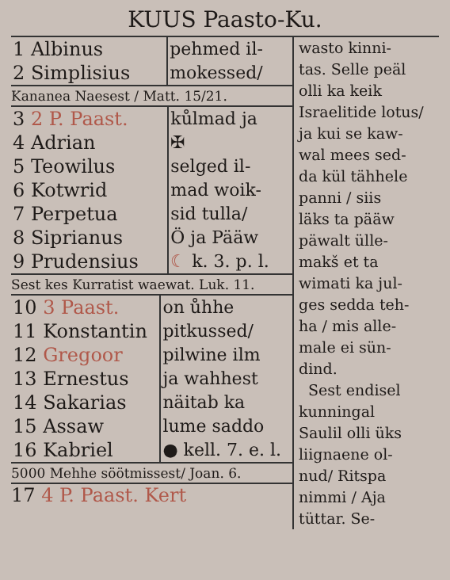KUUS Paasto-Ku.
| 1 Albinus 2 Simplisius | pehmed il- mokessed/ |
Kananea Naesest / Matt. 15/21.
| 3 2 P. Paast. 4 Adrian 5 Teowilus 6 Kotwrid 7 Perpetua 8 Siprianus 9 Prudensius | kůlmad ja ✠ selged il- mad woik- sid tulla/ Ö ja Pääw ☾ k. 3. p. l. |
Sest kes Kurratist waewat. Luk. 11.
| 10 3 Paast. 11 Konstantin 12 Gregoor 13 Ernestus 14 Sakarias 15 Assaw 16 Kabriel | on ůhhe pitkussed/ pilwine ilm ja wahhest näitab ka lume saddo ● kell. 7. e. l. |
5000 Mehhe söötmissest/ Joan. 6.
17 4 P. Paast. Kert
wasto kinni-
tas. Selle peäl
olli ka keik
Israelitide lotus/
ja kui se kaw-
wal mees sed-
da kül tähhele
panni / siis
läks ta pääw
päwalt ülle-
makš et ta
wimati ka jul-
ges sedda teh-
ha / mis alle-
male ei sün-
dind.
Sest endisel
kunningal
Saulil olli üks
liignaene ol-
nud/ Ritspa
nimmi / Aja
tüttar. Se-